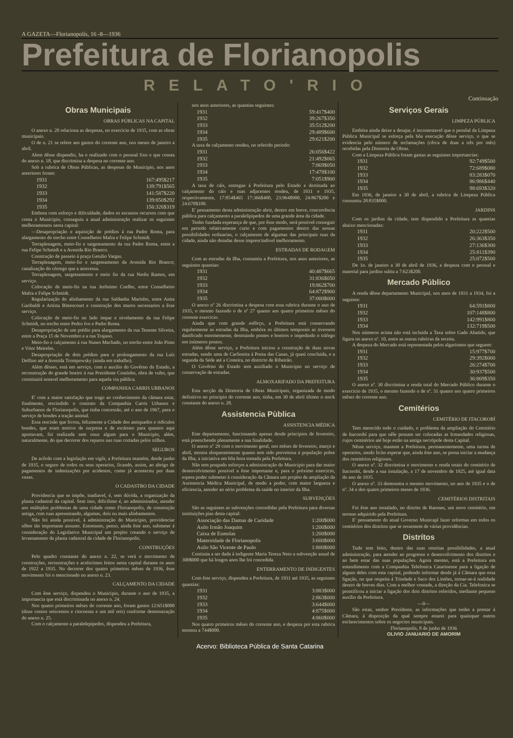A GAZETA—Florianopolis, 16 -8—1936
Prefeitura de Florianopolis
RELATO'RIO
Continuação
Obras Municipais
OBRAS PÚBLICAS NA CAPITAL
O anexo n. 20 relaciona as despesas, no exercicio de 1935, com as obras municipais.
O de n. 21 se refere aos gastos do corrente ano, nos meses de janeiro a abril.
Alem dêsse dispendio, ha o realizado com o pessoal fixo e que consta do anexo n. 18, que discrimina a despesa no corrente ano.
Sob a rubrica de Obras Públicas, as despesas do Municipio, nos anos anteriores foram:
| 1931 | 167:495$217 |
| 1932 | 139:791$565 |
| 1933 | 141:587$220 |
| 1934 | 139:850$292 |
| 1935 | 156:326$319 |
Embora com esforço e dificuldade, dados os escassos recursos com que conta o Municipio, conseguiu a atual administração realizar os seguintes melhoramentos nesta capital:
—Desapropriação e aquisição de prédios á rua Padre Roma, para alargamento do trecho entre Conselheiro Mafra e Felipe Schmidt.
Terraplenagem, meio-fio e sargeteamento da rua Padre Roma, entre a rua Felipe Schmidt e a Avenida Rio Branco.
Construção de passeio á praça Getulio Vargas.
Terraplenagem, meio-fio e sargeteamento da Avenida Rio Branco; canalização do córrego que a atravessa.
Terraplenagem, sargeteamento e meio fio da rua Nerêu Ramos, em serviço.
Colocação de meio-fio na rua Jerônimo Coelho, entre Conselheiro Mafra e Felipe Schmidt.
Regularização do alinhamento da rua Saldanha Marinho, entre Anita Garibaldi e Artista Bittencourt e construção dos muros necessarios a êsse serviço.
Colocação de meio-fio no lado impar e nivelamento da rua Felipe Schmidt, no trecho entre Pedro Ivo e Padre Roma.
Desapropriação de um prédio para alargamento da rua Tenente Silveira, entre a Praça 15 de Novembro e a rua Trajano.
Meio-fio e calçamento á rua Nunes Machado, no trecho entre João Pinto e Vitor Meireles.
Desapropriação de dois prédios para o prolongamento da rua Luís Delfino até a Avenida Trompowsky (ainda em trabalho).
Além dêsses, está em serviço, com o auxilio do Govêrno do Estado, a reconstrução do grande boeiro á rua Presidente Coutinho, obra de vulto, que constituirá notavel melhoramento para aquela via pública.
COMPANHIA CARRIS URBANOS
E' com a maior satisfação que trago ao conhecimento da câmara estar, finalmente, rescindido o contrato da Companhia Carris Urbanos e Suburbanos de Florianopolis, que tinha concessão, até o ano de 1967, para o serviço de bondes a tração animal.
Essa rescisão que livrou, felizmente a Cidade dos antiquados e ridículos bondes, que eram motivo de surpresa e de escárneo para quantos aqui aportavam, foi realizada sem onus algum para o Municipio, além, naturalmente, do que decorrer dos reparos nas ruas cortadas pelos trilhos.
SEGUROS
De acôrdo com a legislação em vigôr, a Prefeitura mantém, desde junho de 1935, o seguro de todos os seus operarios, ficando, assim, ao abrigo de pagamentos de indenizações por acidentes, como já aconteceu por duas vezes.
O CADASTRO DA CIDADE
Providencia que se impõe, inadiavel, é, sem dúvida, a organização da planta cadastral da capital. Sem isso, dificilimo é, ao administrador, atender aos múltiplos problemas de uma cidade como Florianopolis, de construção antiga, com ruas apresentando, algumas, dois ou mais alinhamentos.
Não foi ainda possivel, á administração do Municipio, providenciar sôbre tão importante assunto. Entretanto, penso, ainda êste ano, submeter á consideração do Legislativo Municipal um projéto creando o serviço de levantamento da planta cadastral da cidade de Florianopolis.
CONSTRUÇÕES
Pelo quadro constante do anexo n. 22, se verá o movimento de construções, reconstruções e acréscimos feitos nesta capital durante os anos de 1922 a 1935. No decorrer dos quatro primeiros mêses de 1936, êsse movimento foi o mencionado no anexo n. 23.
CALÇAMENTO DA CIDADE
Com êste serviço, dispendeu o Municipio, durante o ano de 1935, a importancia que está discriminada no anexo n. 24.
Nos quatro primeiros mêses do corrente ano, foram gastos 12:651$000 (doze contos seiscentos e cincoenta e um mil reis) conforme demonstração do anexo n. 25.
Com o calçamento a paralelepipedos, dispendeu a Prefeitura,
nos anos anteriores, as quantias seguintes:
| 1931 | 59:417$400 |
| 1932 | 39:267$350 |
| 1933 | 35:512$200 |
| 1934 | 29:489$600 |
| 1935 | 29:621$200 |
A taxa de calçamento rendeu, no referido periodo:
| 1931 | 26:056$422 |
| 1932 | 21:492$065 |
| 1933 | 7:869$050 |
| 1934 | 17:478$100 |
| 1935 | 7:051$900 |
A taxa de cáis, entregue á Prefeitura pelo Estado e destinada ao calçamento do cáis e ruas adjacentes rendeu, de 1931 e 1935, respectivamente, 17:854$465 17:366$400, 23:964$900, 24:867$200 e 24:678$100.
E' pensamento desta administração abrir, dentro em breve, concorrência pública para calçamento a paralelipipedos de uma grande área da cidade.
Tenho fundada esperança de que, por êsse modo, será possivel conseguir em periodo relativamente curto e com pagamentos dentro das nossas possibilidades ordinarias, o calçamento de algumas das principais ruas da cidade, ainda não dotadas desse imprescindivel melhoramento.
ESTRADAS DE RODAGEM
Com as estradas da Ilha, consumiu a Prefeitura, nos anos anteriores, as seguintes quantias:
| 1931 | 40:487$665 |
| 1932 | 31:836$050 |
| 1933 | 19:862$700 |
| 1934 | 64:872$900 |
| 1935 | 37:000$000 |
O anexo nº 26 discrimina a despesa com essa rubrica durante o ano de 1935, o mesmo fazendo o de nº 27 quanto aos quatro primeiros mêses do corrente exercicio.
Ainda que com grande esfôrço, a Prefeitura está conservando regularmente as estradas da Ilha, embóra os últimos temporais as tivessem danificado enormemente, destruindo pontes e boeiros e impedindo o tráfego em inúmeros pontos.
Além dêsse serviço, a Prefeitura iniciou a construção de duas novas estradas, sendo uma de Cachoeira á Ponta das Canas, já quasi concluida, e a segunda da Séde até a Costeira, no districto de Ribeirão.
O Govêrno do Estado tem auxiliado o Municipio no serviço de conservação de estradas.
ALMOXARIFADO DA PREFEITURA
Esta secção da Diretoria de Obras Municipais, organizada de modo definitivo no principio do corrente ano, tinha, em 30 de abril último o stock constante do anexo n. 28.
Assistencia Pùblica
ASSISTENCIA MÈDICA
Este departamento, funcionando apenas desde principios de fevereiro, está preenchendo plenamente a sua finalidade.
O anexo nº 29 com o movimento geral, nos mêses de fevereiro, março e abril, mostra eloquentemente quanto tem sido proveitosa á população pobre da Ilha, a iniciativa em bôa hora tomada pela Prefeitura.
Não tem poupado esforços a administração do Municipio para dar maior desenvolvimento possivel a êsse importante e, para o próximo exercicio, espera poder submeter á consideração da Câmara um projéto de ampliação da Assistencia Médica Municipal, de modo a poder, com maior largueza e eficiencia, atender ao sério problema da saúde no interior da Ilha.
SUBVENÇÕES
São as seguintes as subvenções concedidas pela Prefeitura para diversas instituições pias desta capital:
| Associação das Damas de Caridade | 1:200$000 |
| Asilo Irmão Joaquim | 1:200$000 |
| Caixa de Esmolas | 1:200$000 |
| Maternidade de Florianopolis | 3:600$000 |
| Asilo São Vicente de Paulo | 1:800$000 |
Continúa a ser dada á indigente Maria Tereza Neto a subvenção anual de 300$000 que há longos anos lhe foi concedida.
ENTERRAMENTO DE INDIGENTES
Com êste serviço, dispendeu a Prefeitura, de 1931 até 1935, as seguintes quantias:
| 1931 | 3:883$000 |
| 1932 | 2:863$000 |
| 1933 | 3:644$000 |
| 1934 | 4:875$000 |
| 1935 | 4:860$000 |
Nos quatro primeiros mêses do corrente ano, e despeza por esta rubrica montou a 744$000.
Serviços Gerais
LIMPEZA PÙBLICA
Embóra ainda deixe a desajar, é incontestavel que o pessôal da Limpeza Pùblica Municipal se esforça pela bôa execução dêsse serviço, o que se evidencia pelo número de reclamações (cêrca de duas a três por mês) recebidas pela Diretoria de Obras.
Com a Limpeza Pública foram gastas as seguintes importancias:
| 1931 | 92:749$500 |
| 1932 | 72:689$080 |
| 1933 | 83:283$070 |
| 1934 | 86:986$440 |
| 1935 | 98:693$320 |
Em 1936, de janeiro a 30 de abril, a rubrica de Limpeza Pública consumiu 28:835$000.
JARDINS
Com os jardins da cidade, tem dispendido a Prefeitura as quantias abaixo mencionadas:
| 1931 | 20:222$500 |
| 1932 | 26:363$350 |
| 1933 | 27:136$300 |
| 1934 | 25:811$390 |
| 1935 | 25:072$500 |
De 1o. de janeiro a 30 de abril de 1936, a despeza com o pessoal e material para jardins subiu a 7:623$200.
Mercado Público
A renda dêsse departamento Municipal, nos anos de 1931 a 1934, foi a seguinte:
| 1931 | 64:591$800 |
| 1932 | 107:148$800 |
| 1933 | 142:991$800 |
| 1934 | 132:719$500 |
Nos números acima não está incluida a Taxa sobre Gado Abatido, que figura no anexo nº. 10, entre as outras rubricas da receita.
A despeza do Mercado está representada pelos algarismos que seguem:
| 1931 | 15:977$700 |
| 1932 | 29:392$000 |
| 1933 | 26:274$700 |
| 1934 | 30:937$500 |
| 1935 | 36:869$350 |
O anexo nº. 30 discrimina a renda total do Mercado Público durante o exercicio de 1935, o mesmo fazendo o de nº. 31 quanto aos quatro primeiros mêses do corrente ano.
Cemitérios
CEMITÉRIO DE ITACOROBÍ
Tem merecido todo o cuidado, o problema da ampliação do Cemitério de Itacorobí para que nêle possam ser colocadas as Irmandades religiosas, cujos cemitérios até hoje estão na antiga necrópole desta Capital.
Nêsse serviço, mantem a Prefeitura, permanentemente, uma turma de operarios, sendo licito esperar que, ainda êste ano, se possa iniciar a mudança dos cemitérios religiosos.
O anexo nº. 32 discrimina o movimento e renda totais do cemitério de Itacorobí, desde a sua instalação, a 17 de novembro de 1925, até igual data do ano de 1935.
O anexo nº. 33 demonstra o mesmo movimento, no ano de 1935 e o de nº. 34 o dos quatro primeiros meses de 1936.
CEMITÉRIOS DISTRITAIS
Foi êste ano instalado, no distrito de Ratones, um novo cemitério, em terreno adquirido pela Prefeitura.
E' pensamento do atual Governo Municapl fazer reformas em todos os cemitérios dos distritos que se ressentem de várias providências.
Distrítos
Tudo tem feito, dentro das suas restritas possibilidades, a atual administração, para atender ao progresso e desenvolvimento dos distritos e ao bem estar das suas populações. Agora mesmo, está a Prefeitura em entendimento com a Companhia Telefonica Catarinense para a ligação de alguns deles com esta capital, podendo informar desde já á Câmara que essa ligação, no que respeita á Trindade e Saco dos Limões, tornar-se-á realidade dentro de breves dias. Com a melhor vontade, a direção da Cia. Telefonica se prontificou a iniciar a ligação dos dois distritos referidos, mediante pequeno auxílio da Prefeitura.
—0—
São estas, senhor Presidente, as informações que tenho a prestar á Câmara, á disposição da qual sempre estarei para quaisquer outros esclarecimentos sobre os negocios municipais.
Florianopolis, 8 de junho de 1936
OLIVIO JANUARIO DE AMORIM
Acervo: Biblioteca Pública de Santa Catarina